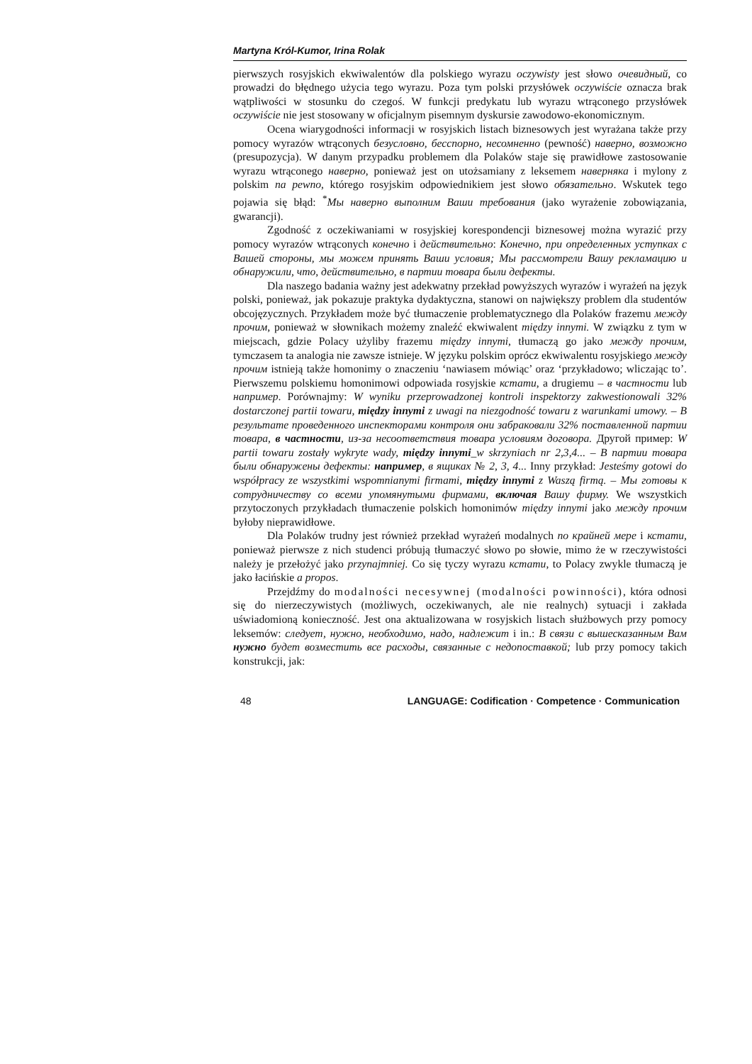Martyna Król-Kumor, Irina Rolak
pierwszych rosyjskich ekwiwalentów dla polskiego wyrazu oczywisty jest słowo очевидный, co prowadzi do błędnego użycia tego wyrazu. Poza tym polski przysłówek oczywiście oznacza brak wątpliwości w stosunku do czegoś. W funkcji predykatu lub wyrazu wtrąconego przysłówek oczywiście nie jest stosowany w oficjalnym pisemnym dyskursie zawodowo-ekonomicznym.
Ocena wiarygodności informacji w rosyjskich listach biznesowych jest wyrażana także przy pomocy wyrazów wtrąconych безусловно, бесспорно, несомненно (pewność) наверно, возможно (presupozycja). W danym przypadku problemem dla Polaków staje się prawidłowe zastosowanie wyrazu wtrąconego наверно, ponieważ jest on utożsamiany z leksemem наверняка i mylony z polskim na pewno, którego rosyjskim odpowiednikiem jest słowo обязательно. Wskutek tego pojawia się błąd: <sup>*</sup>Мы наверно выполним Ваши требования (jako wyrażenie zobowiązania, gwarancji).
Zgodność z oczekiwaniami w rosyjskiej korespondencji biznesowej można wyrazić przy pomocy wyrazów wtrąconych конечно i действительно: Конечно, при определенных уступках с Вашей стороны, мы можем принять Ваши условия; Мы рассмотрели Вашу рекламацию и обнаружили, что, действительно, в партии товара были дефекты.
Dla naszego badania ważny jest adekwatny przekład powyższych wyrazów i wyrażeń na język polski, ponieważ, jak pokazuje praktyka dydaktyczna, stanowi on największy problem dla studentów obcojęzycznych. Przykładem może być tłumaczenie problematycznego dla Polaków frazemu между прочим, ponieważ w słownikach możemy znaleźć ekwiwalent między innymi. W związku z tym w miejscach, gdzie Polacy użyliby frazemu między innymi, tłumaczą go jako между прочим, tymczasem ta analogia nie zawsze istnieje. W języku polskim oprócz ekwiwalentu rosyjskiego между прочим istnieją także homonimy o znaczeniu ‘nawiasem mówiąc’ oraz ‘przykładowo; wliczając to’. Pierwszemu polskiemu homonimowi odpowiada rosyjskie кстати, a drugiemu – в частности lub например. Porównajmy: W wyniku przeprowadzonej kontroli inspektorzy zakwestionowali 32% dostarczonej partii towaru, między innymi z uwagi na niezgodność towaru z warunkami umowy. – В результате проведенного инспекторами контроля они забраковали 32% поставленной партии товара, в частности, из-за несоответствия товара условиям договора. Другой пример: W partii towaru zostały wykryte wady, między innymi_w skrzyniach nr 2,3,4... – В партии товара были обнаружены дефекты: например, в ящиках № 2, 3, 4... Inny przykład: Jesteśmy gotowi do współpracy ze wszystkimi wspomnianymi firmami, między innymi z Waszą firmą. – Мы готовы к сотрудничеству со всеми упомянутыми фирмами, включая Вашу фирму. We wszystkich przytoczonych przykładach tłumaczenie polskich homonimów między innymi jako между прочим byłoby nieprawidłowe.
Dla Polaków trudny jest również przekład wyrażeń modalnych по крайней мере i кстати, ponieważ pierwsze z nich studenci próbują tłumaczyć słowo po słowie, mimo że w rzeczywistości należy je przełożyć jako przynajmniej. Co się tyczy wyrazu кстати, to Polacy zwykle tłumaczą je jako łacińskie a propos.
Przejdźmy do modalności necesywnej (modalności powinności), która odnosi się do nierzeczywistych (możliwych, oczekiwanych, ale nie realnych) sytuacji i zakłada uświadomioną konieczność. Jest ona aktualizowana w rosyjskich listach służbowych przy pomocy leksemów: следует, нужно, необходимо, надо, надлежит i in.: В связи с вышесказанным Вам нужно будет возместить все расходы, связанные с недопоставкой; lub przy pomocy takich konstrukcji, jak:
48 LANGUAGE: Codification · Competence · Communication